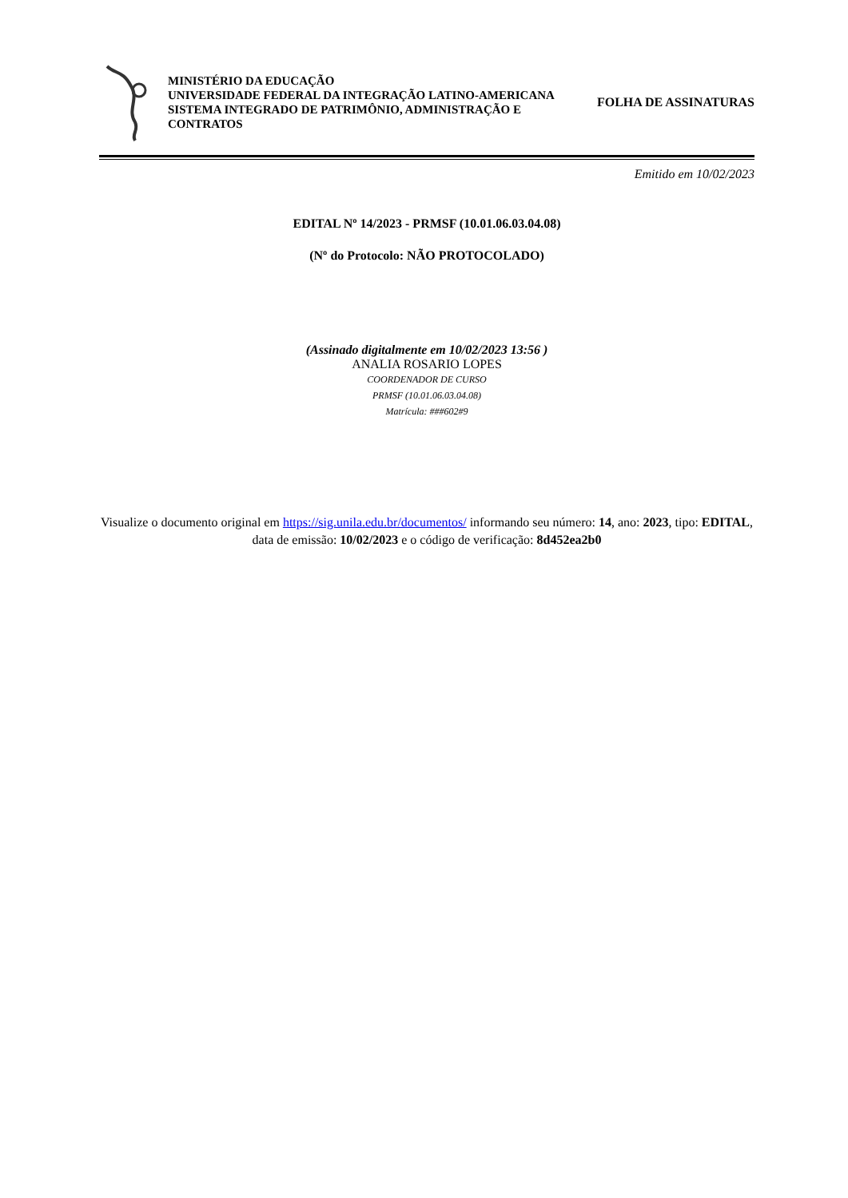MINISTÉRIO DA EDUCAÇÃO
UNIVERSIDADE FEDERAL DA INTEGRAÇÃO LATINO-AMERICANA
SISTEMA INTEGRADO DE PATRIMÔNIO, ADMINISTRAÇÃO E CONTRATOS
FOLHA DE ASSINATURAS
Emitido em 10/02/2023
EDITAL Nº 14/2023 - PRMSF (10.01.06.03.04.08)
(Nº do Protocolo: NÃO PROTOCOLADO)
(Assinado digitalmente em 10/02/2023 13:56 )
ANALIA ROSARIO LOPES
COORDENADOR DE CURSO
PRMSF (10.01.06.03.04.08)
Matrícula: ###602#9
Visualize o documento original em https://sig.unila.edu.br/documentos/ informando seu número: 14, ano: 2023, tipo: EDITAL, data de emissão: 10/02/2023 e o código de verificação: 8d452ea2b0